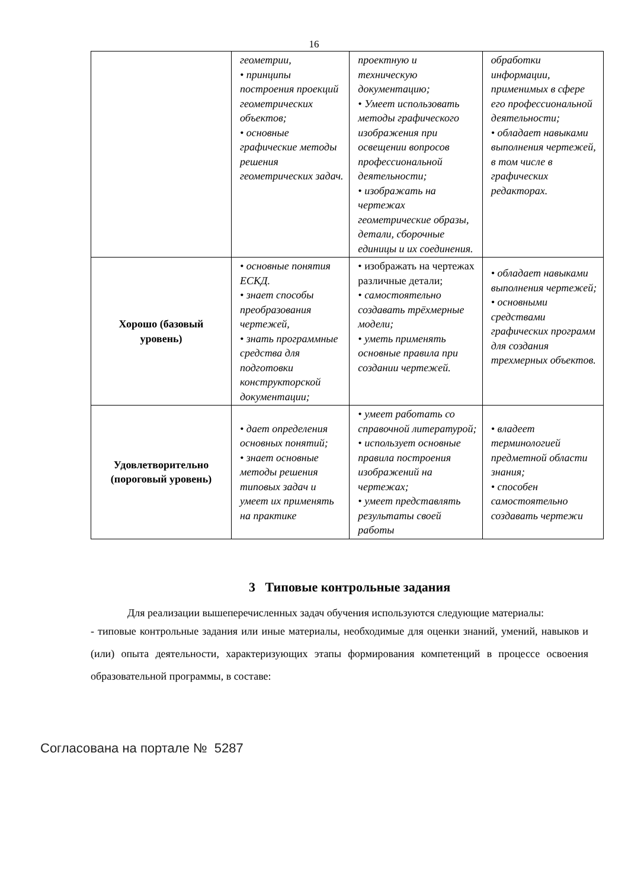16
| | геометрии, • принципы построения проекций геометрических объектов; • основные графические методы решения геометрических задач. | проектную и техническую документацию; • Умеет использовать методы графического изображения при освещении вопросов профессиональной деятельности; • изображать на чертежах геометрические образы, детали, сборочные единицы и их соединения. | обработки информации, применимых в сфере его профессиональной деятельности; • обладает навыками выполнения чертежей, в том числе в графических редакторах. |
| Хорошо (базовый уровень) | • основные понятия ЕСКД. • знает способы преобразования чертежей, • знать программные средства для подготовки конструкторской документации; | • изображать на чертежах различные детали; • самостоятельно создавать трёхмерные модели; • уметь применять основные правила при создании чертежей. | • обладает навыками выполнения чертежей; • основными средствами графических программ для создания трехмерных объектов. |
| Удовлетворительно (пороговый уровень) | • дает определения основных понятий; • знает основные методы решения типовых задач и умеет их применять на практике | • умеет работать со справочной литературой; • использует основные правила построения изображений на чертежах; • умеет представлять результаты своей работы | • владеет терминологией предметной области знания; • способен самостоятельно создавать чертежи |
3 Типовые контрольные задания
Для реализации вышеперечисленных задач обучения используются следующие материалы:
- типовые контрольные задания или иные материалы, необходимые для оценки знаний, умений, навыков и (или) опыта деятельности, характеризующих этапы формирования компетенций в процессе освоения образовательной программы, в составе:
Согласована на портале № 5287